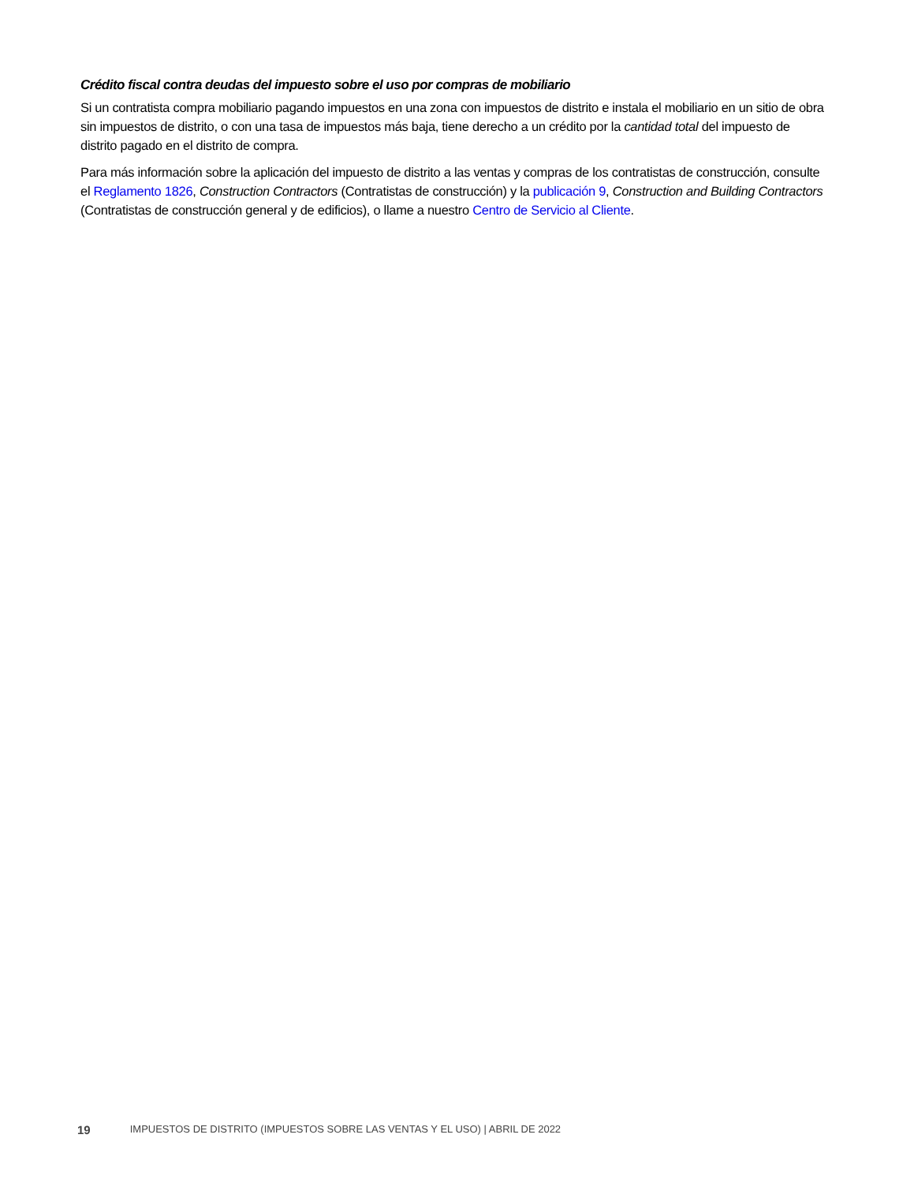Crédito fiscal contra deudas del impuesto sobre el uso por compras de mobiliario
Si un contratista compra mobiliario pagando impuestos en una zona con impuestos de distrito e instala el mobiliario en un sitio de obra sin impuestos de distrito, o con una tasa de impuestos más baja, tiene derecho a un crédito por la cantidad total del impuesto de distrito pagado en el distrito de compra.
Para más información sobre la aplicación del impuesto de distrito a las ventas y compras de los contratistas de construcción, consulte el Reglamento 1826, Construction Contractors (Contratistas de construcción) y la publicación 9, Construction and Building Contractors (Contratistas de construcción general y de edificios), o llame a nuestro Centro de Servicio al Cliente.
19 IMPUESTOS DE DISTRITO (IMPUESTOS SOBRE LAS VENTAS Y EL USO) | ABRIL DE 2022